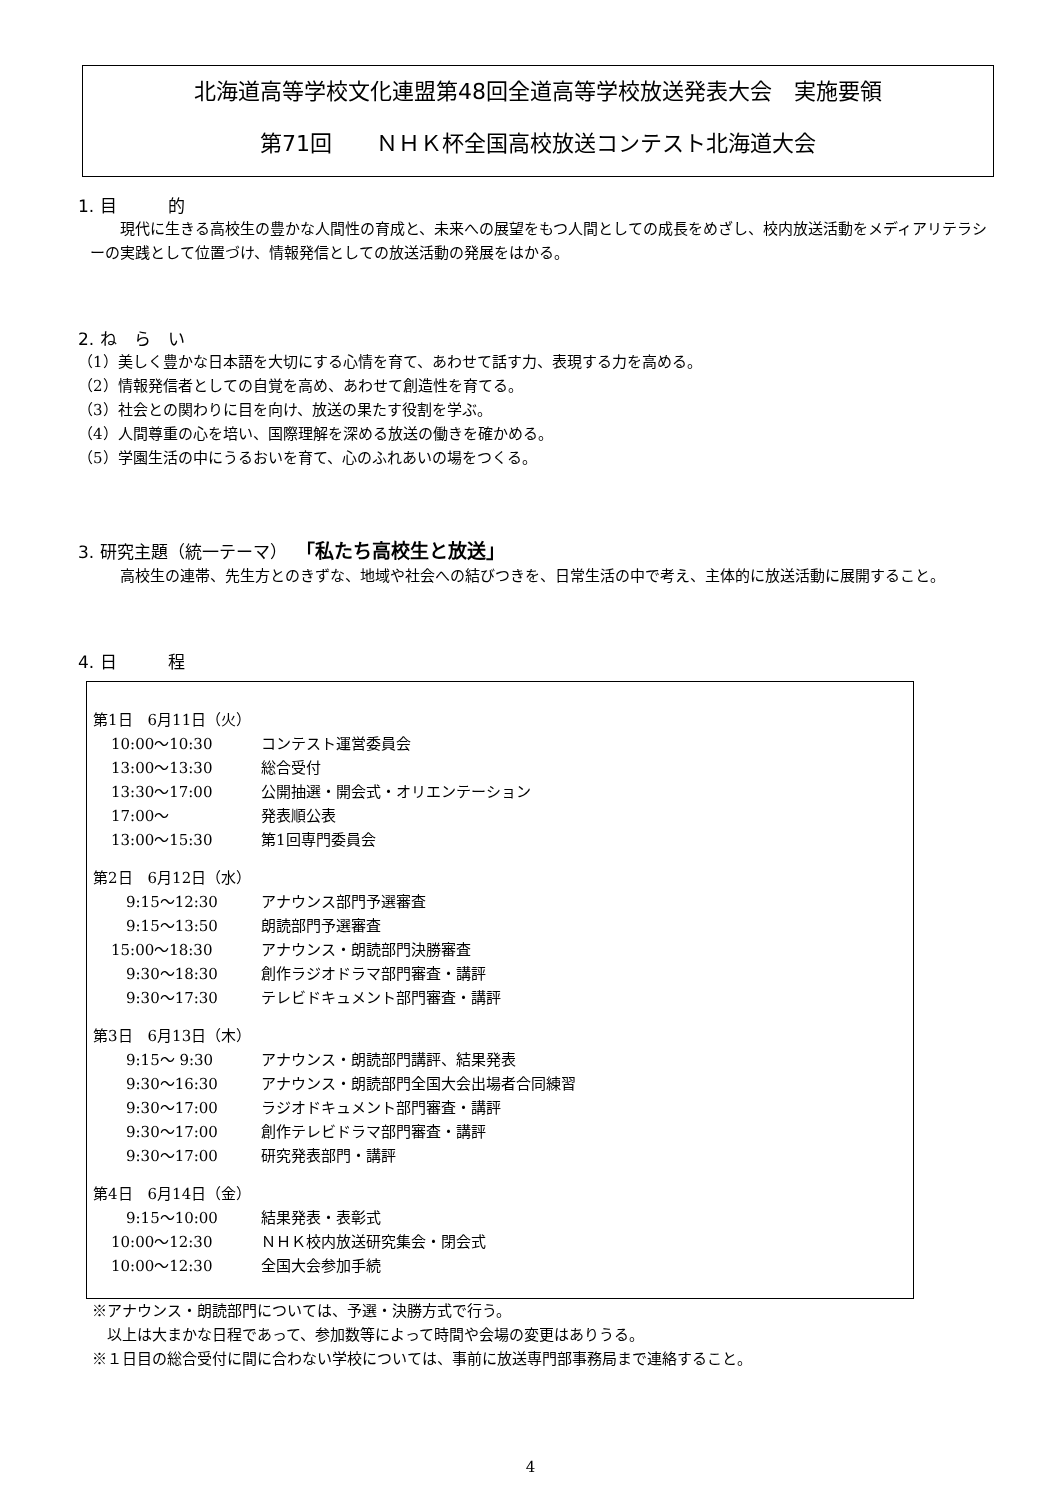北海道高等学校文化連盟第48回全道高等学校放送発表大会　実施要領
第71回　　ＮＨＫ杯全国高校放送コンテスト北海道大会
1. 目　　　的
現代に生きる高校生の豊かな人間性の育成と、未来への展望をもつ人間としての成長をめざし、校内放送活動をメディアリテラシーの実践として位置づけ、情報発信としての放送活動の発展をはかる。
2. ね　ら　い
（1）美しく豊かな日本語を大切にする心情を育て、あわせて話す力、表現する力を高める。
（2）情報発信者としての自覚を高め、あわせて創造性を育てる。
（3）社会との関わりに目を向け、放送の果たす役割を学ぶ。
（4）人間尊重の心を培い、国際理解を深める放送の働きを確かめる。
（5）学園生活の中にうるおいを育て、心のふれあいの場をつくる。
3. 研究主題（統一テーマ）　「私たち高校生と放送」
高校生の連帯、先生方とのきずな、地域や社会への結びつきを、日常生活の中で考え、主体的に放送活動に展開すること。
4. 日　　　程
第1日　6月11日（火）
10:00～10:30 コンテスト運営委員会
13:00～13:30 総合受付
13:30～17:00 公開抽選・開会式・オリエンテーション
17:00～ 発表順公表
13:00～15:30 第1回専門委員会
第2日　6月12日（水）
　9:15～12:30 アナウンス部門予選審査
　9:15～13:50 朗読部門予選審査
15:00～18:30 アナウンス・朗読部門決勝審査
　9:30～18:30 創作ラジオドラマ部門審査・講評
　9:30～17:30 テレビドキュメント部門審査・講評
第3日　6月13日（木）
　9:15～ 9:30 アナウンス・朗読部門講評、結果発表
　9:30～16:30 アナウンス・朗読部門全国大会出場者合同練習
　9:30～17:00 ラジオドキュメント部門審査・講評
　9:30～17:00 創作テレビドラマ部門審査・講評
　9:30～17:00 研究発表部門・講評
第4日　6月14日（金）
　9:15～10:00 結果発表・表彰式
10:00～12:30 ＮＨＫ校内放送研究集会・閉会式
10:00～12:30 全国大会参加手続
※アナウンス・朗読部門については、予選・決勝方式で行う。
　以上は大まかな日程であって、参加数等によって時間や会場の変更はありうる。
※１日目の総合受付に間に合わない学校については、事前に放送専門部事務局まで連絡すること。
4